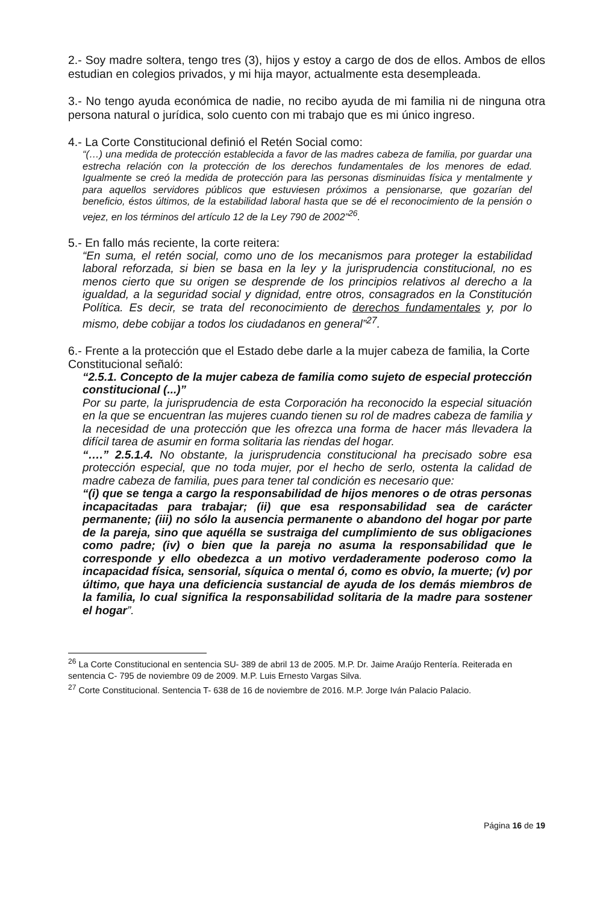2.- Soy madre soltera, tengo tres (3), hijos y estoy a cargo de dos de ellos. Ambos de ellos estudian en colegios privados, y mi hija mayor, actualmente esta desempleada.
3.- No tengo ayuda económica de nadie, no recibo ayuda de mi familia ni de ninguna otra persona natural o jurídica, solo cuento con mi trabajo que es mi único ingreso.
4.- La Corte Constitucional definió el Retén Social como:
“(…) una medida de protección establecida a favor de las madres cabeza de familia, por guardar una estrecha relación con la protección de los derechos fundamentales de los menores de edad. Igualmente se creó la medida de protección para las personas disminuidas física y mentalmente y para aquellos servidores públicos que estuviesen próximos a pensionarse, que gozarían del beneficio, éstos últimos, de la estabilidad laboral hasta que se dé el reconocimiento de la pensión o vejez, en los términos del artículo 12 de la Ley 790 de 2002”<sup>26</sup>.
5.- En fallo más reciente, la corte reitera:
“En suma, el retén social, como uno de los mecanismos para proteger la estabilidad laboral reforzada, si bien se basa en la ley y la jurisprudencia constitucional, no es menos cierto que su origen se desprende de los principios relativos al derecho a la igualdad, a la seguridad social y dignidad, entre otros, consagrados en la Constitución Política. Es decir, se trata del reconocimiento de derechos fundamentales y, por lo mismo, debe cobijar a todos los ciudadanos en general”<sup>27</sup>.
6.- Frente a la protección que el Estado debe darle a la mujer cabeza de familia, la Corte Constitucional señaló:
“2.5.1. Concepto de la mujer cabeza de familia como sujeto de especial protección constitucional (...)”
Por su parte, la jurisprudencia de esta Corporación ha reconocido la especial situación en la que se encuentran las mujeres cuando tienen su rol de madres cabeza de familia y la necesidad de una protección que les ofrezca una forma de hacer más llevadera la difícil tarea de asumir en forma solitaria las riendas del hogar.
“….” 2.5.1.4. No obstante, la jurisprudencia constitucional ha precisado sobre esa protección especial, que no toda mujer, por el hecho de serlo, ostenta la calidad de madre cabeza de familia, pues para tener tal condición es necesario que:
“(i) que se tenga a cargo la responsabilidad de hijos menores o de otras personas incapacitadas para trabajar; (ii) que esa responsabilidad sea de carácter permanente; (iii) no sólo la ausencia permanente o abandono del hogar por parte de la pareja, sino que aquélla se sustraiga del cumplimiento de sus obligaciones como padre; (iv) o bien que la pareja no asuma la responsabilidad que le corresponde y ello obedezca a un motivo verdaderamente poderoso como la incapacidad física, sensorial, síquica o mental ó, como es obvio, la muerte; (v) por último, que haya una deficiencia sustancial de ayuda de los demás miembros de la familia, lo cual significa la responsabilidad solitaria de la madre para sostener el hogar”.
<sup>26</sup> La Corte Constitucional en sentencia SU- 389 de abril 13 de 2005. M.P. Dr. Jaime Araújo Rentería. Reiterada en sentencia C- 795 de noviembre 09 de 2009. M.P. Luis Ernesto Vargas Silva.
<sup>27</sup> Corte Constitucional. Sentencia T- 638 de 16 de noviembre de 2016. M.P. Jorge Iván Palacio Palacio.
Página 16 de 19